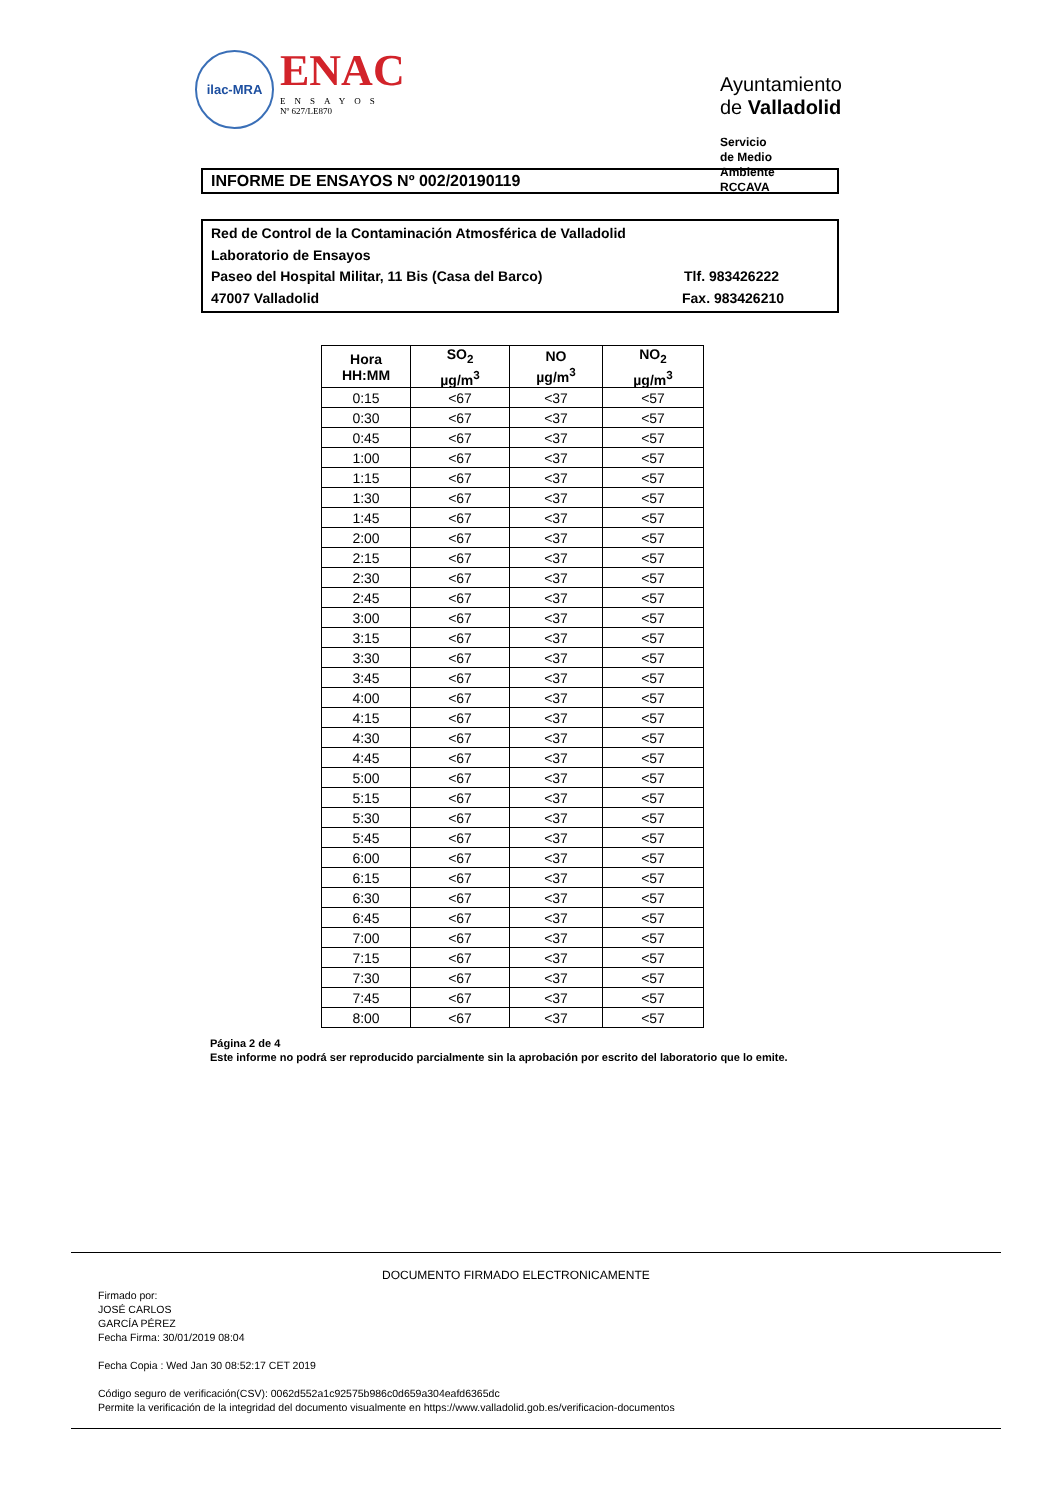ilac-MRA
ENAC
ENSAYOS
Nº 627/LE870
Ayuntamiento de Valladolid
Servicio de Medio Ambiente
RCCAVA
INFORME DE ENSAYOS Nº 002/20190119
Red de Control de la Contaminación Atmosférica de Valladolid
Laboratorio de Ensayos
Paseo del Hospital Militar, 11 Bis (Casa del Barco) Tlf. 983426222
47007 Valladolid Fax. 983426210
| Hora HH:MM | SO<sub>2</sub> µg/m<sup>3</sup> | NO µg/m<sup>3</sup> | NO<sub>2</sub> µg/m<sup>3</sup> |
| --- | --- | --- | --- |
| 0:15 | <67 | <37 | <57 |
| 0:30 | <67 | <37 | <57 |
| 0:45 | <67 | <37 | <57 |
| 1:00 | <67 | <37 | <57 |
| 1:15 | <67 | <37 | <57 |
| 1:30 | <67 | <37 | <57 |
| 1:45 | <67 | <37 | <57 |
| 2:00 | <67 | <37 | <57 |
| 2:15 | <67 | <37 | <57 |
| 2:30 | <67 | <37 | <57 |
| 2:45 | <67 | <37 | <57 |
| 3:00 | <67 | <37 | <57 |
| 3:15 | <67 | <37 | <57 |
| 3:30 | <67 | <37 | <57 |
| 3:45 | <67 | <37 | <57 |
| 4:00 | <67 | <37 | <57 |
| 4:15 | <67 | <37 | <57 |
| 4:30 | <67 | <37 | <57 |
| 4:45 | <67 | <37 | <57 |
| 5:00 | <67 | <37 | <57 |
| 5:15 | <67 | <37 | <57 |
| 5:30 | <67 | <37 | <57 |
| 5:45 | <67 | <37 | <57 |
| 6:00 | <67 | <37 | <57 |
| 6:15 | <67 | <37 | <57 |
| 6:30 | <67 | <37 | <57 |
| 6:45 | <67 | <37 | <57 |
| 7:00 | <67 | <37 | <57 |
| 7:15 | <67 | <37 | <57 |
| 7:30 | <67 | <37 | <57 |
| 7:45 | <67 | <37 | <57 |
| 8:00 | <67 | <37 | <57 |
Página 2 de 4
Este informe no podrá ser reproducido parcialmente sin la aprobación por escrito del laboratorio que lo emite.
DOCUMENTO FIRMADO ELECTRONICAMENTE
Firmado por:
JOSÉ CARLOS
GARCÍA PÉREZ
Fecha Firma: 30/01/2019 08:04
Fecha Copia : Wed Jan 30 08:52:17 CET 2019
Código seguro de verificación(CSV): 0062d552a1c92575b986c0d659a304eafd6365dc
Permite la verificación de la integridad del documento visualmente en https://www.valladolid.gob.es/verificacion-documentos